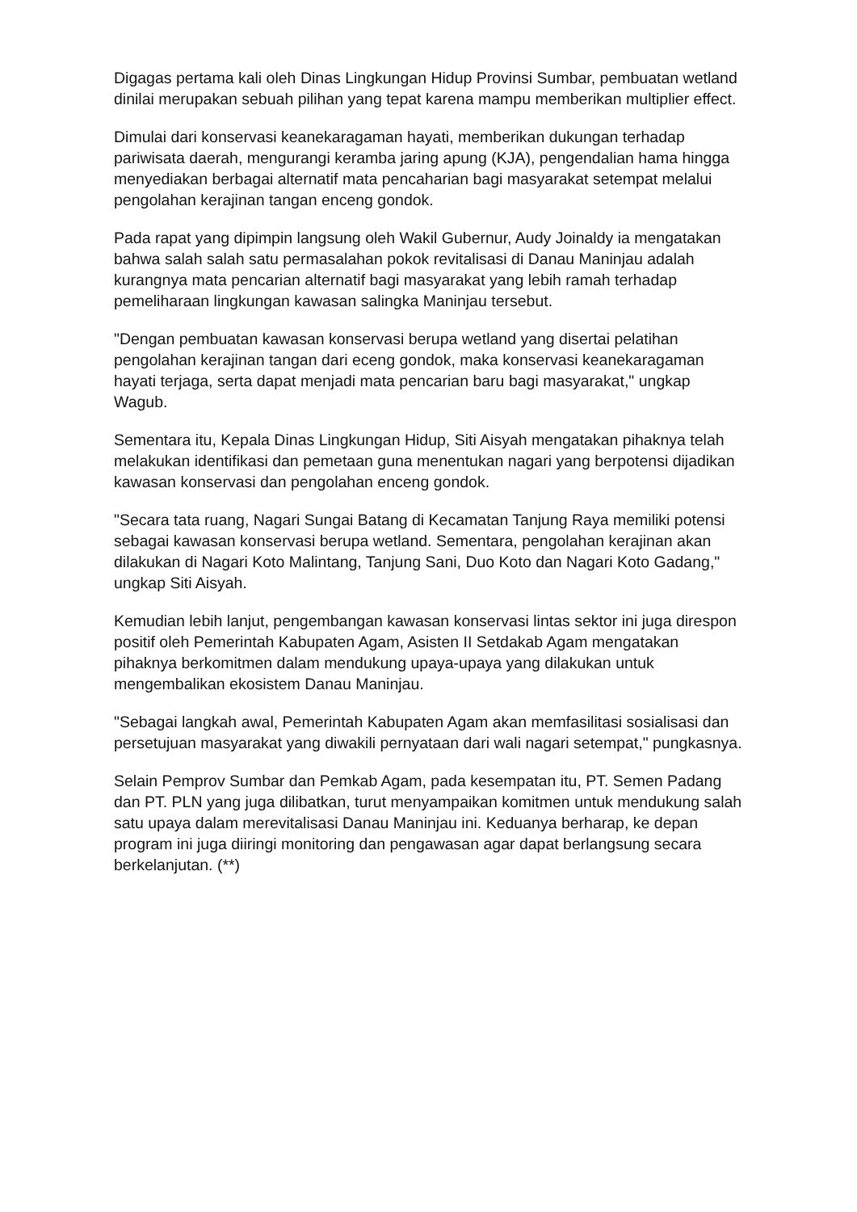Digagas pertama kali oleh Dinas Lingkungan Hidup Provinsi Sumbar, pembuatan wetland dinilai merupakan sebuah pilihan yang tepat karena mampu memberikan multiplier effect.
Dimulai dari konservasi keanekaragaman hayati, memberikan dukungan terhadap pariwisata daerah, mengurangi keramba jaring apung (KJA), pengendalian hama hingga menyediakan berbagai alternatif mata pencaharian bagi masyarakat setempat melalui pengolahan kerajinan tangan enceng gondok.
Pada rapat yang dipimpin langsung oleh Wakil Gubernur, Audy Joinaldy ia mengatakan bahwa salah salah satu permasalahan pokok revitalisasi di Danau Maninjau adalah kurangnya mata pencarian alternatif bagi masyarakat yang lebih ramah terhadap pemeliharaan lingkungan kawasan salingka Maninjau tersebut.
"Dengan pembuatan kawasan konservasi berupa wetland yang disertai pelatihan pengolahan kerajinan tangan dari eceng gondok, maka konservasi keanekaragaman hayati terjaga, serta dapat menjadi mata pencarian baru bagi masyarakat," ungkap Wagub.
Sementara itu, Kepala Dinas Lingkungan Hidup, Siti Aisyah mengatakan pihaknya telah melakukan identifikasi dan pemetaan guna menentukan nagari yang berpotensi dijadikan kawasan konservasi dan pengolahan enceng gondok.
"Secara tata ruang, Nagari Sungai Batang di Kecamatan Tanjung Raya memiliki potensi sebagai kawasan konservasi berupa wetland. Sementara, pengolahan kerajinan akan dilakukan di Nagari Koto Malintang, Tanjung Sani, Duo Koto dan Nagari Koto Gadang," ungkap Siti Aisyah.
Kemudian lebih lanjut, pengembangan kawasan konservasi lintas sektor ini juga direspon positif oleh Pemerintah Kabupaten Agam, Asisten II Setdakab Agam mengatakan pihaknya berkomitmen dalam mendukung upaya-upaya yang dilakukan untuk mengembalikan ekosistem Danau Maninjau.
"Sebagai langkah awal, Pemerintah Kabupaten Agam akan memfasilitasi sosialisasi dan persetujuan masyarakat yang diwakili pernyataan dari wali nagari setempat," pungkasnya.
Selain Pemprov Sumbar dan Pemkab Agam, pada kesempatan itu, PT. Semen Padang dan PT. PLN yang juga dilibatkan, turut menyampaikan komitmen untuk mendukung salah satu upaya dalam merevitalisasi Danau Maninjau ini. Keduanya berharap, ke depan program ini juga diiringi monitoring dan pengawasan agar dapat berlangsung secara berkelanjutan. (**)